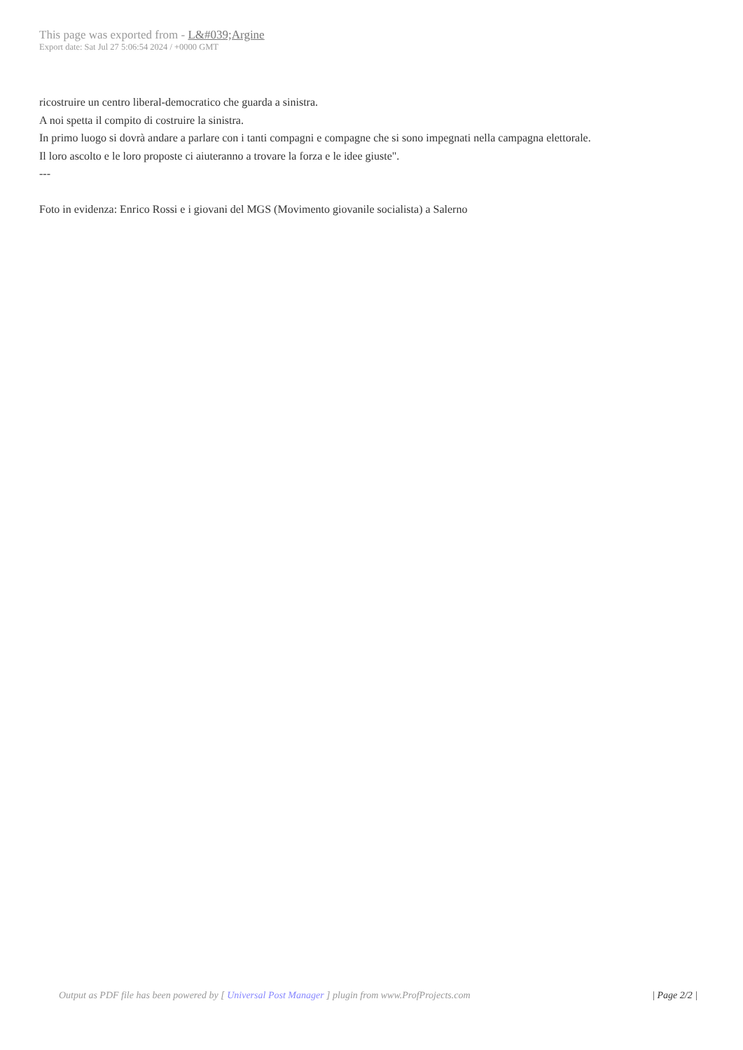This page was exported from - L&#039;Argine
Export date: Sat Jul 27 5:06:54 2024 / +0000 GMT
ricostruire un centro liberal-democratico che guarda a sinistra.
A noi spetta il compito di costruire la sinistra.
In primo luogo si dovrà andare a parlare con i tanti compagni e compagne che si sono impegnati nella campagna elettorale.
Il loro ascolto e le loro proposte ci aiuteranno a trovare la forza e le idee giuste".
---
Foto in evidenza: Enrico Rossi e i giovani del MGS (Movimento giovanile socialista) a Salerno
Output as PDF file has been powered by [ Universal Post Manager ] plugin from www.ProfProjects.com | Page 2/2 |